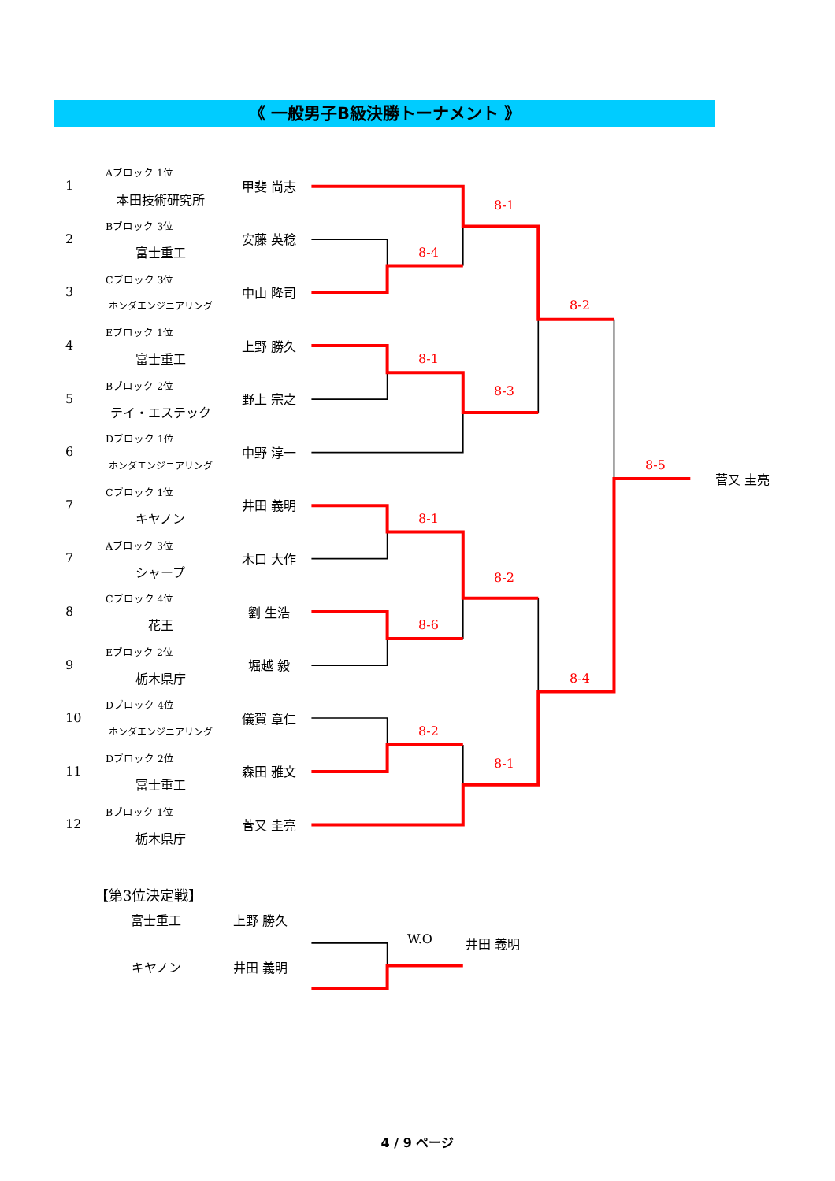《 一般男子B級決勝トーナメント 》
| 1 | Aブロック 1位 | 甲斐 尚志 | | | | | | |
| | 本田技術研究所 | | | | 8-1 | | | |
| 2 | Bブロック 3位 | 安藤 英稔 | | | | | | |
| | 富士重工 | | | 8-4 | | | | |
| 3 | Cブロック 3位 | 中山 隆司 | | | | | | |
| | ホンダエンジニアリング | | | | | 8-2 | | |
| 4 | Eブロック 1位 | 上野 勝久 | | | | | | |
| | 富士重工 | | | 8-1 | | | | |
| 5 | Bブロック 2位 | 野上 宗之 | | | 8-3 | | | |
| | テイ・エステック | | | | | | | |
| 6 | Dブロック 1位 | 中野 淳一 | | | | | | |
| | ホンダエンジニアリング | | | | | | 8-5 | 菅又 圭亮 |
| 7 | Cブロック 1位 | 井田 義明 | | | | | | |
| | キヤノン | | | 8-1 | | | | |
| 7 | Aブロック 3位 | 木口 大作 | | | | | | |
| | シャープ | | | | 8-2 | | | |
| 8 | Cブロック 4位 | 劉 生浩 | | | | | | |
| | 花王 | | | 8-6 | | | | |
| 9 | Eブロック 2位 | 堀越 毅 | | | | | | |
| | 栃木県庁 | | | | | 8-4 | | |
| 10 | Dブロック 4位 | 儀賀 章仁 | | | | | | |
| | ホンダエンジニアリング | | | 8-2 | | | | |
| 11 | Dブロック 2位 | 森田 雅文 | | | 8-1 | | | |
| | 富士重工 | | | | | | | |
| 12 | Bブロック 1位 | 菅又 圭亮 | | | | | | |
| | 栃木県庁 | | | | | | | |
【第3位決定戦】
| | 富士重工 | 上野 勝久 | | | |
| | | | | W.O | 井田 義明 |
| | キヤノン | 井田 義明 | | | |
4 / 9 ページ